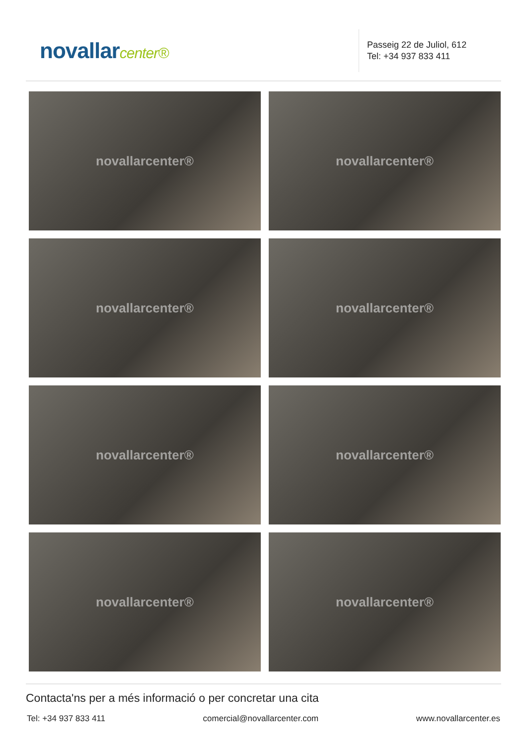novallarcenter®
Passeig 22 de Juliol, 612
Tel: +34 937 833 411
novallarcenter®
novallarcenter®
novallarcenter®
novallarcenter®
novallarcenter®
novallarcenter®
novallarcenter®
novallarcenter®
Contacta'ns per a més informació o per concretar una cita
Tel: +34 937 833 411 comercial@novallarcenter.com www.novallarcenter.es